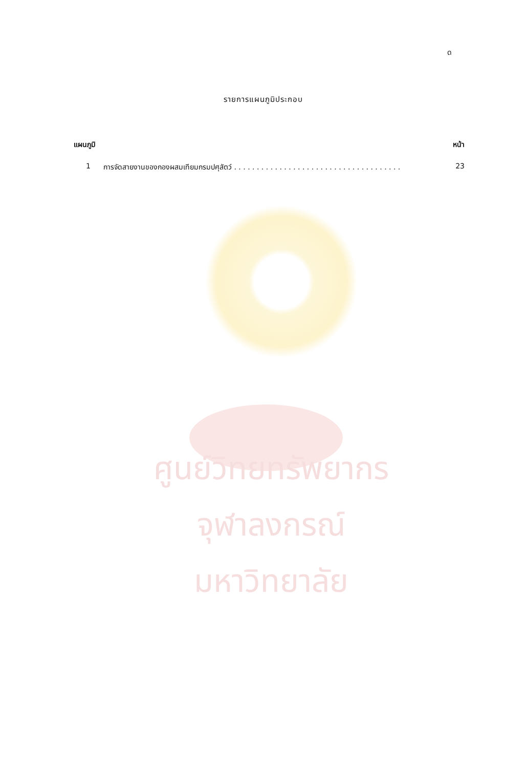ด
รายการแผนภูมิประกอบ
แผนภูมิ หน้า
1 การจัดสายงานของกองผสมเทียมกรมปศุสัตว์ . . . . . . . . . . . . . . . . . . . . . . . . . . . . . . . . . . . . . 23
ศูนย์วิทยทรัพยากร
จุฬาลงกรณ์มหาวิทยาลัย